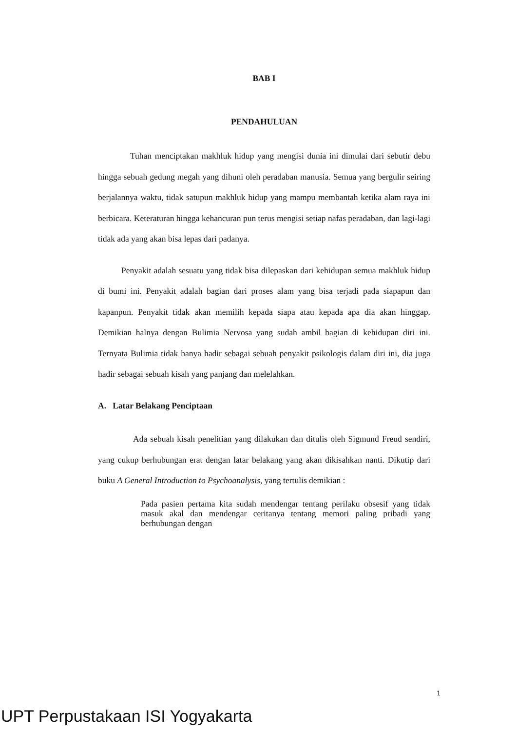BAB I
PENDAHULUAN
Tuhan menciptakan makhluk hidup yang mengisi dunia ini dimulai dari sebutir debu hingga sebuah gedung megah yang dihuni oleh peradaban manusia. Semua yang bergulir seiring berjalannya waktu, tidak satupun makhluk hidup yang mampu membantah ketika alam raya ini berbicara. Keteraturan hingga kehancuran pun terus mengisi setiap nafas peradaban, dan lagi-lagi tidak ada yang akan bisa lepas dari padanya.
Penyakit adalah sesuatu yang tidak bisa dilepaskan dari kehidupan semua makhluk hidup di bumi ini. Penyakit adalah bagian dari proses alam yang bisa terjadi pada siapapun dan kapanpun. Penyakit tidak akan memilih kepada siapa atau kepada apa dia akan hinggap. Demikian halnya dengan Bulimia Nervosa yang sudah ambil bagian di kehidupan diri ini. Ternyata Bulimia tidak hanya hadir sebagai sebuah penyakit psikologis dalam diri ini, dia juga hadir sebagai sebuah kisah yang panjang dan melelahkan.
A. Latar Belakang Penciptaan
Ada sebuah kisah penelitian yang dilakukan dan ditulis oleh Sigmund Freud sendiri, yang cukup berhubungan erat dengan latar belakang yang akan dikisahkan nanti. Dikutip dari buku A General Introduction to Psychoanalysis, yang tertulis demikian :
Pada pasien pertama kita sudah mendengar tentang perilaku obsesif yang tidak masuk akal dan mendengar ceritanya tentang memori paling pribadi yang berhubungan dengan
1
UPT Perpustakaan ISI Yogyakarta